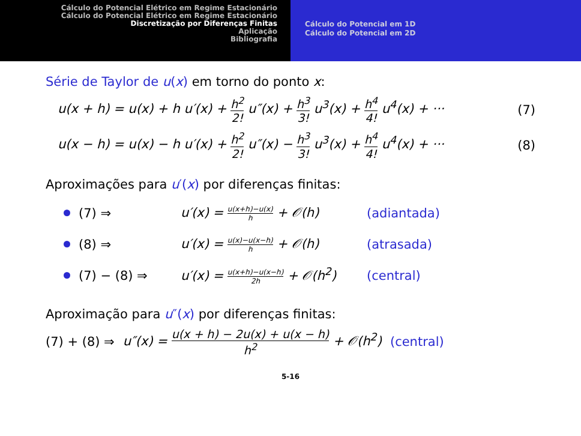Cálculo do Potencial Elétrico em Regime Estacionário
Cálculo do Potencial Elétrico em Regime Estacionário
Discretização por Diferenças Finitas
Aplicação
Bibliografia
Cálculo do Potencial em 1D
Cálculo do Potencial em 2D
Série de Taylor de u(x) em torno do ponto x:
u(x + h) = u(x) + h u′(x) + h<sup>2</sup> 2! u″(x) + h<sup>3</sup> 3! u<sup>3</sup>(x) + h<sup>4</sup> 4! u<sup>4</sup>(x) + ··· (7)
u(x − h) = u(x) − h u′(x) + h<sup>2</sup> 2! u″(x) − h<sup>3</sup> 3! u<sup>3</sup>(x) + h<sup>4</sup> 4! u<sup>4</sup>(x) + ··· (8)
Aproximações para u′(x) por diferenças finitas:
(7) ⇒ u′(x) = u(x+h)−u(x) h + 𝒪(h) (adiantada)
(8) ⇒ u′(x) = u(x)−u(x−h) h + 𝒪(h) (atrasada)
(7) − (8) ⇒ u′(x) = u(x+h)−u(x−h) 2h + 𝒪(h<sup>2</sup>) (central)
Aproximação para u″(x) por diferenças finitas:
(7) + (8) ⇒ u″(x) = u(x + h) − 2u(x) + u(x − h) h<sup>2</sup> + 𝒪(h<sup>2</sup>) (central)
5-16